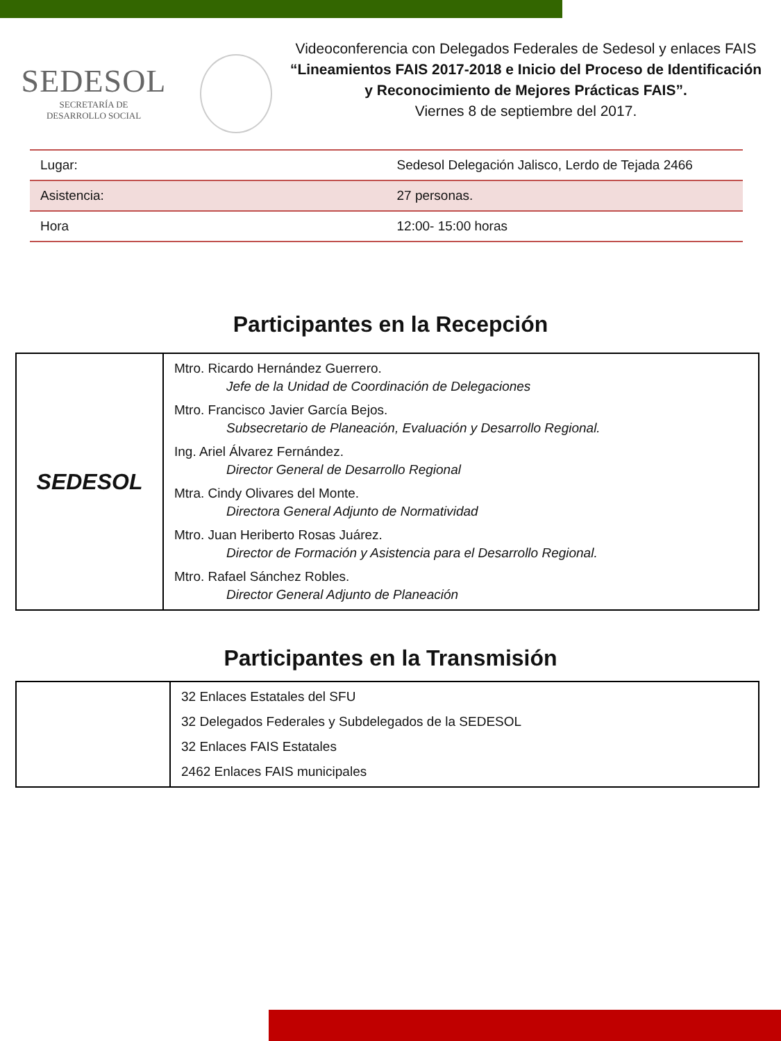SEDESOL
SECRETARÍA DE
DESARROLLO SOCIAL
Videoconferencia con Delegados Federales de Sedesol y enlaces FAIS
“Lineamientos FAIS 2017-2018 e Inicio del Proceso de Identificación y Reconocimiento de Mejores Prácticas FAIS”.
Viernes 8 de septiembre del 2017.
| Lugar: | Sedesol Delegación Jalisco, Lerdo de Tejada 2466 |
| Asistencia: | 27 personas. |
| Hora | 12:00- 15:00 horas |
Participantes en la Recepción
| SEDESOL | Mtro. Ricardo Hernández Guerrero. Jefe de la Unidad de Coordinación de Delegaciones Mtro. Francisco Javier García Bejos. Subsecretario de Planeación, Evaluación y Desarrollo Regional. Ing. Ariel Álvarez Fernández. Director General de Desarrollo Regional Mtra. Cindy Olivares del Monte. Directora General Adjunto de Normatividad Mtro. Juan Heriberto Rosas Juárez. Director de Formación y Asistencia para el Desarrollo Regional. Mtro. Rafael Sánchez Robles. Director General Adjunto de Planeación |
Participantes en la Transmisión
| | 32 Enlaces Estatales del SFU 32 Delegados Federales y Subdelegados de la SEDESOL 32 Enlaces FAIS Estatales 2462 Enlaces FAIS municipales |